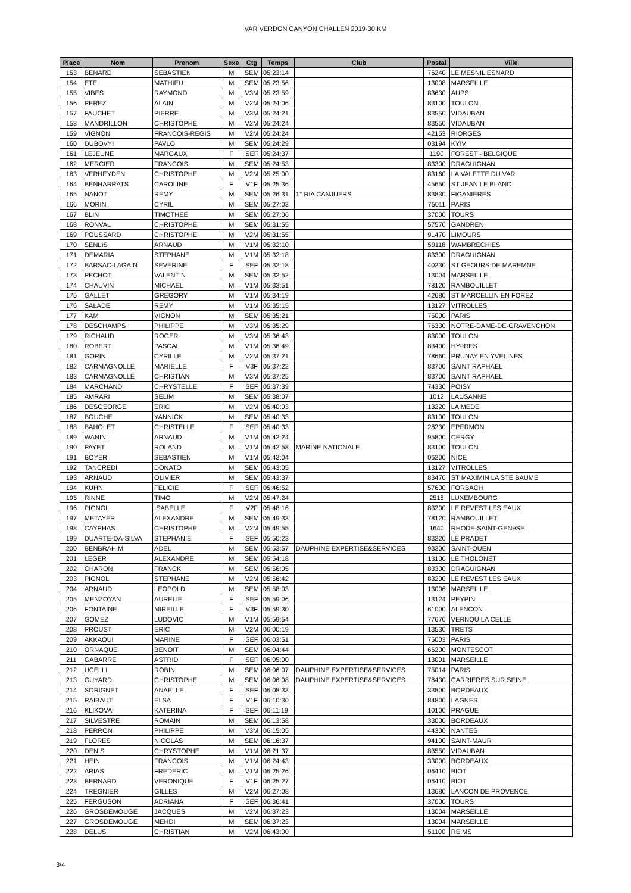VAR VERDON CANYON CHALLEN 2019-30 KM
| Place | Nom | Prenom | Sexe | Ctg | Temps | Club | Postal | Ville |
| --- | --- | --- | --- | --- | --- | --- | --- | --- |
| 153 | BENARD | SEBASTIEN | M | SEM | 05:23:14 | | 76240 | LE MESNIL ESNARD |
| 154 | ETE | MATHIEU | M | SEM | 05:23:56 | | 13008 | MARSEILLE |
| 155 | VIBES | RAYMOND | M | V3M | 05:23:59 | | 83630 | AUPS |
| 156 | PEREZ | ALAIN | M | V2M | 05:24:06 | | 83100 | TOULON |
| 157 | FAUCHET | PIERRE | M | V3M | 05:24:21 | | 83550 | VIDAUBAN |
| 158 | MANDRILLON | CHRISTOPHE | M | V2M | 05:24:24 | | 83550 | VIDAUBAN |
| 159 | VIGNON | FRANCOIS-REGIS | M | V2M | 05:24:24 | | 42153 | RIORGES |
| 160 | DUBOVYI | PAVLO | M | SEM | 05:24:29 | | 03194 | KYIV |
| 161 | LEJEUNE | MARGAUX | F | SEF | 05:24:37 | | 1190 | FOREST - BELGIQUE |
| 162 | MERCIER | FRANCOIS | M | SEM | 05:24:53 | | 83300 | DRAGUIGNAN |
| 163 | VERHEYDEN | CHRISTOPHE | M | V2M | 05:25:00 | | 83160 | LA VALETTE DU VAR |
| 164 | BENHARRATS | CAROLINE | F | V1F | 05:25:36 | | 45650 | ST JEAN LE BLANC |
| 165 | NANOT | REMY | M | SEM | 05:26:31 | 1° RIA CANJUERS | 83830 | FIGANIERES |
| 166 | MORIN | CYRIL | M | SEM | 05:27:03 | | 75011 | PARIS |
| 167 | BLIN | TIMOTHEE | M | SEM | 05:27:06 | | 37000 | TOURS |
| 168 | RONVAL | CHRISTOPHE | M | SEM | 05:31:55 | | 57570 | GANDREN |
| 169 | POUSSARD | CHRISTOPHE | M | V2M | 05:31:55 | | 91470 | LIMOURS |
| 170 | SENLIS | ARNAUD | M | V1M | 05:32:10 | | 59118 | WAMBRECHIES |
| 171 | DEMARIA | STEPHANE | M | V1M | 05:32:18 | | 83300 | DRAGUIGNAN |
| 172 | BARSAC-LAGAIN | SEVERINE | F | SEF | 05:32:18 | | 40230 | ST GEOURS DE MAREMNE |
| 173 | PECHOT | VALENTIN | M | SEM | 05:32:52 | | 13004 | MARSEILLE |
| 174 | CHAUVIN | MICHAEL | M | V1M | 05:33:51 | | 78120 | RAMBOUILLET |
| 175 | GALLET | GREGORY | M | V1M | 05:34:19 | | 42680 | ST MARCELLIN EN FOREZ |
| 176 | SALADE | REMY | M | V1M | 05:35:15 | | 13127 | VITROLLES |
| 177 | KAM | VIGNON | M | SEM | 05:35:21 | | 75000 | PARIS |
| 178 | DESCHAMPS | PHILIPPE | M | V3M | 05:35:29 | | 76330 | NOTRE-DAME-DE-GRAVENCHON |
| 179 | RICHAUD | ROGER | M | V3M | 05:36:43 | | 83000 | TOULON |
| 180 | ROBERT | PASCAL | M | V1M | 05:36:49 | | 83400 | HYèRES |
| 181 | GORIN | CYRILLE | M | V2M | 05:37:21 | | 78660 | PRUNAY EN YVELINES |
| 182 | CARMAGNOLLE | MARIELLE | F | V3F | 05:37:22 | | 83700 | SAINT RAPHAEL |
| 183 | CARMAGNOLLE | CHRISTIAN | M | V3M | 05:37:25 | | 83700 | SAINT RAPHAEL |
| 184 | MARCHAND | CHRYSTELLE | F | SEF | 05:37:39 | | 74330 | POISY |
| 185 | AMRARI | SELIM | M | SEM | 05:38:07 | | 1012 | LAUSANNE |
| 186 | DESGEORGE | ERIC | M | V2M | 05:40:03 | | 13220 | LA MEDE |
| 187 | BOUCHE | YANNICK | M | SEM | 05:40:33 | | 83100 | TOULON |
| 188 | BAHOLET | CHRISTELLE | F | SEF | 05:40:33 | | 28230 | EPERMON |
| 189 | WANIN | ARNAUD | M | V1M | 05:42:24 | | 95800 | CERGY |
| 190 | PAYET | ROLAND | M | V1M | 05:42:58 | MARINE NATIONALE | 83100 | TOULON |
| 191 | BOYER | SEBASTIEN | M | V1M | 05:43:04 | | 06200 | NICE |
| 192 | TANCREDI | DONATO | M | SEM | 05:43:05 | | 13127 | VITROLLES |
| 193 | ARNAUD | OLIVIER | M | SEM | 05:43:37 | | 83470 | ST MAXIMIN LA STE BAUME |
| 194 | KUHN | FELICIE | F | SEF | 05:46:52 | | 57600 | FORBACH |
| 195 | RINNE | TIMO | M | V2M | 05:47:24 | | 2518 | LUXEMBOURG |
| 196 | PIGNOL | ISABELLE | F | V2F | 05:48:16 | | 83200 | LE REVEST LES EAUX |
| 197 | METAYER | ALEXANDRE | M | SEM | 05:49:33 | | 78120 | RAMBOUILLET |
| 198 | CAYPHAS | CHRISTOPHE | M | V2M | 05:49:55 | | 1640 | RHODE-SAINT-GENèSE |
| 199 | DUARTE-DA-SILVA | STEPHANIE | F | SEF | 05:50:23 | | 83220 | LE PRADET |
| 200 | BENBRAHIM | ADEL | M | SEM | 05:53:57 | DAUPHINE EXPERTISE&SERVICES | 93300 | SAINT-OUEN |
| 201 | LEGER | ALEXANDRE | M | SEM | 05:54:18 | | 13100 | LE THOLONET |
| 202 | CHARON | FRANCK | M | SEM | 05:56:05 | | 83300 | DRAGUIGNAN |
| 203 | PIGNOL | STEPHANE | M | V2M | 05:56:42 | | 83200 | LE REVEST LES EAUX |
| 204 | ARNAUD | LEOPOLD | M | SEM | 05:58:03 | | 13006 | MARSEILLE |
| 205 | MENZOYAN | AURELIE | F | SEF | 05:59:06 | | 13124 | PEYPIN |
| 206 | FONTAINE | MIREILLE | F | V3F | 05:59:30 | | 61000 | ALENCON |
| 207 | GOMEZ | LUDOVIC | M | V1M | 05:59:54 | | 77670 | VERNOU LA CELLE |
| 208 | PROUST | ERIC | M | V2M | 06:00:19 | | 13530 | TRETS |
| 209 | AKKAOUI | MARINE | F | SEF | 06:03:51 | | 75003 | PARIS |
| 210 | ORNAQUE | BENOIT | M | SEM | 06:04:44 | | 66200 | MONTESCOT |
| 211 | GABARRE | ASTRID | F | SEF | 06:05:00 | | 13001 | MARSEILLE |
| 212 | UCELLI | ROBIN | M | SEM | 06:06:07 | DAUPHINE EXPERTISE&SERVICES | 75014 | PARIS |
| 213 | GUYARD | CHRISTOPHE | M | SEM | 06:06:08 | DAUPHINE EXPERTISE&SERVICES | 78430 | CARRIERES SUR SEINE |
| 214 | SORIGNET | ANAELLE | F | SEF | 06:08:33 | | 33800 | BORDEAUX |
| 215 | RAIBAUT | ELSA | F | V1F | 06:10:30 | | 84800 | LAGNES |
| 216 | KLIKOVA | KATERINA | F | SEF | 06:11:19 | | 10100 | PRAGUE |
| 217 | SILVESTRE | ROMAIN | M | SEM | 06:13:58 | | 33000 | BORDEAUX |
| 218 | PERRON | PHILIPPE | M | V3M | 06:15:05 | | 44300 | NANTES |
| 219 | FLORES | NICOLAS | M | SEM | 06:16:37 | | 94100 | SAINT-MAUR |
| 220 | DENIS | CHRYSTOPHE | M | V1M | 06:21:37 | | 83550 | VIDAUBAN |
| 221 | HEIN | FRANCOIS | M | V1M | 06:24:43 | | 33000 | BORDEAUX |
| 222 | ARIAS | FREDERIC | M | V1M | 06:25:26 | | 06410 | BIOT |
| 223 | BERNARD | VERONIQUE | F | V1F | 06:25:27 | | 06410 | BIOT |
| 224 | TREGNIER | GILLES | M | V2M | 06:27:08 | | 13680 | LANCON DE PROVENCE |
| 225 | FERGUSON | ADRIANA | F | SEF | 06:36:41 | | 37000 | TOURS |
| 226 | GROSDEMOUGE | JACQUES | M | V2M | 06:37:23 | | 13004 | MARSEILLE |
| 227 | GROSDEMOUGE | MEHDI | M | SEM | 06:37:23 | | 13004 | MARSEILLE |
| 228 | DELUS | CHRISTIAN | M | V2M | 06:43:00 | | 51100 | REIMS |
3/4